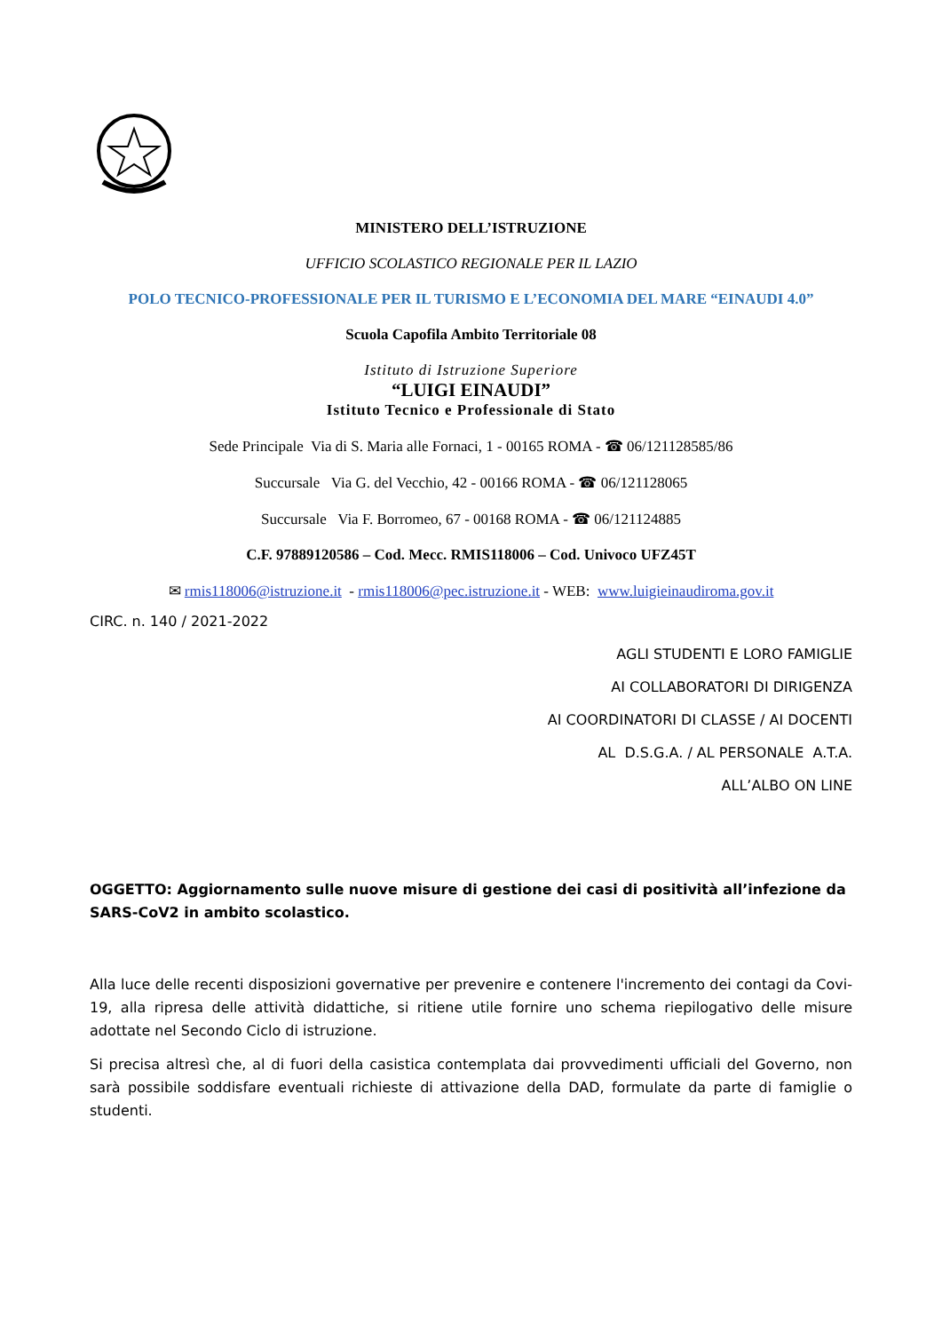MINISTERO DELL’ISTRUZIONE
UFFICIO SCOLASTICO REGIONALE PER IL LAZIO
POLO TECNICO-PROFESSIONALE PER IL TURISMO E L’ECONOMIA DEL MARE “EINAUDI 4.0”
Scuola Capofila Ambito Territoriale 08
Istituto di Istruzione Superiore
“LUIGI EINAUDI”
Istituto Tecnico e Professionale di Stato
Sede Principale Via di S. Maria alle Fornaci, 1 - 00165 ROMA - ☎ 06/121128585/86
Succursale Via G. del Vecchio, 42 - 00166 ROMA - ☎ 06/121128065
Succursale Via F. Borromeo, 67 - 00168 ROMA - ☎ 06/121124885
C.F. 97889120586 – Cod. Mecc. RMIS118006 – Cod. Univoco UFZ45T
✉ rmis118006@istruzione.it - rmis118006@pec.istruzione.it - WEB: www.luigieinaudiroma.gov.it
CIRC. n. 140 / 2021-2022
AGLI STUDENTI E LORO FAMIGLIE
AI COLLABORATORI DI DIRIGENZA
AI COORDINATORI DI CLASSE / AI DOCENTI
AL D.S.G.A. / AL PERSONALE A.T.A.
ALL’ALBO ON LINE
OGGETTO: Aggiornamento sulle nuove misure di gestione dei casi di positività all’infezione da SARS-CoV2 in ambito scolastico.
Alla luce delle recenti disposizioni governative per prevenire e contenere l'incremento dei contagi da Covi-19, alla ripresa delle attività didattiche, si ritiene utile fornire uno schema riepilogativo delle misure adottate nel Secondo Ciclo di istruzione.
Si precisa altresì che, al di fuori della casistica contemplata dai provvedimenti ufficiali del Governo, non sarà possibile soddisfare eventuali richieste di attivazione della DAD, formulate da parte di famiglie o studenti.